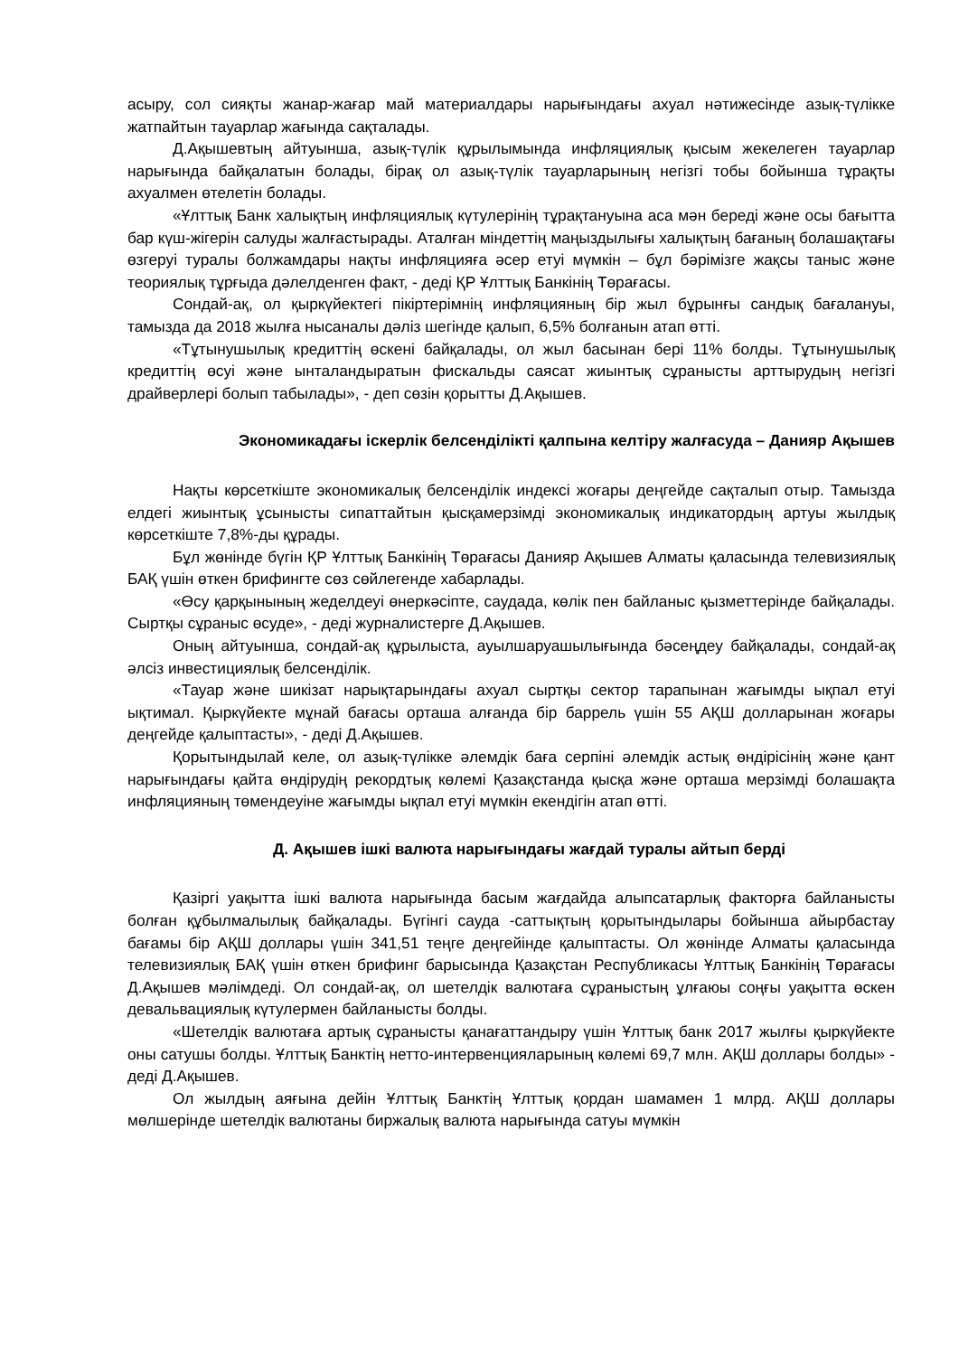асыру, сол сияқты жанар-жағар май материалдары нарығындағы ахуал нәтижесінде азық-түлікке жатпайтын тауарлар жағында сақталады.
Д.Ақышевтың айтуынша, азық-түлік құрылымында инфляциялық қысым жекелеген тауарлар нарығында байқалатын болады, бірақ ол азық-түлік тауарларының негізгі тобы бойынша тұрақты ахуалмен өтелетін болады.
«Ұлттық Банк халықтың инфляциялық күтулерінің тұрақтануына аса мән береді және осы бағытта бар күш-жігерін салуды жалғастырады. Аталған міндеттің маңыздылығы халықтың бағаның болашақтағы өзгеруі туралы болжамдары нақты инфляцияға әсер етуі мүмкін – бұл бәрімізге жақсы таныс және теориялық тұрғыда дәлелденген факт, - деді ҚР Ұлттық Банкінің Төрағасы.
Сондай-ақ, ол қыркүйектегі пікіртерімнің инфляцияның бір жыл бұрынғы сандық бағалануы, тамызда да 2018 жылға нысаналы дәліз шегінде қалып, 6,5% болғанын атап өтті.
«Тұтынушылық кредиттің өскені байқалады, ол жыл басынан бері 11% болды. Тұтынушылық кредиттің өсуі және ынталандыратын фискальды саясат жиынтық сұранысты арттырудың негізгі драйверлері болып табылады», - деп сөзін қорытты Д.Ақышев.
Экономикадағы іскерлік белсенділікті қалпына келтіру жалғасуда – Данияр Ақышев
Нақты көрсеткіште экономикалық белсенділік индексі жоғары деңгейде сақталып отыр. Тамызда елдегі жиынтық ұсынысты сипаттайтын қысқамерзімді экономикалық индикатордың артуы жылдық көрсеткіште 7,8%-ды құрады.
Бұл жөнінде бүгін ҚР Ұлттық Банкінің Төрағасы Данияр Ақышев Алматы қаласында телевизиялық БАҚ үшін өткен брифингте сөз сөйлегенде хабарлады.
«Өсу қарқынының жеделдеуі өнеркәсіпте, саудада, көлік пен байланыс қызметтерінде байқалады. Сыртқы сұраныс өсуде», - деді журналистерге Д.Ақышев.
Оның айтуынша, сондай-ақ құрылыста, ауылшаруашылығында бәсеңдеу байқалады, сондай-ақ әлсіз инвестициялық белсенділік.
«Тауар және шикізат нарықтарындағы ахуал сыртқы сектор тарапынан жағымды ықпал етуі ықтимал. Қыркүйекте мұнай бағасы орташа алғанда бір баррель үшін 55 АҚШ долларынан жоғары деңгейде қалыптасты», - деді Д.Ақышев.
Қорытындылай келе, ол азық-түлікке әлемдік баға серпіні әлемдік астық өндірісінің және қант нарығындағы қайта өндірудің рекордтық көлемі Қазақстанда қысқа және орташа мерзімді болашақта инфляцияның төмендеуіне жағымды ықпал етуі мүмкін екендігін атап өтті.
Д. Ақышев ішкі валюта нарығындағы жағдай туралы айтып берді
Қазіргі уақытта ішкі валюта нарығында басым жағдайда алыпсатарлық факторға байланысты болған құбылмалылық байқалады. Бүгінгі сауда -саттықтың қорытындылары бойынша айырбастау бағамы бір АҚШ доллары үшін 341,51 теңге деңгейінде қалыптасты. Ол жөнінде Алматы қаласында телевизиялық БАҚ үшін өткен брифинг барысында Қазақстан Республикасы Ұлттық Банкінің Төрағасы Д.Ақышев мәлімдеді. Ол сондай-ақ, ол шетелдік валютаға сұраныстың ұлғаюы соңғы уақытта өскен девальвациялық күтулермен байланысты болды.
«Шетелдік валютаға артық сұранысты қанағаттандыру үшін Ұлттық банк 2017 жылғы қыркүйекте оны сатушы болды. Ұлттық Банктің нетто-интервенцияларының көлемі 69,7 млн. АҚШ доллары болды» - деді Д.Ақышев.
Ол жылдың аяғына дейін Ұлттық Банктің Ұлттық қордан шамамен 1 млрд. АҚШ доллары мөлшерінде шетелдік валютаны биржалық валюта нарығында сатуы мүмкін